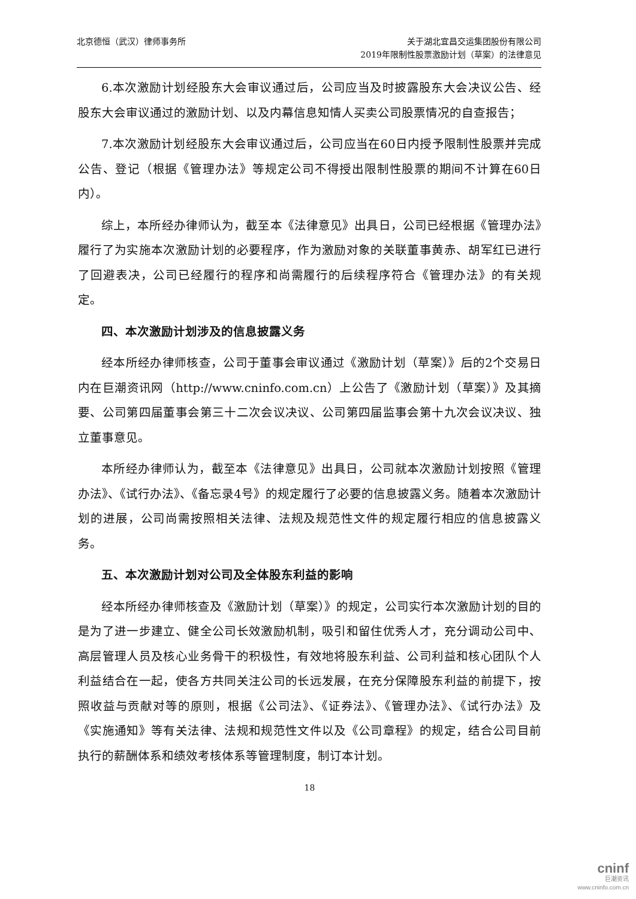北京德恒（武汉）律师事务所 关于湖北宜昌交运集团股份有限公司
2019年限制性股票激励计划（草案）的法律意见
6.本次激励计划经股东大会审议通过后，公司应当及时披露股东大会决议公告、经股东大会审议通过的激励计划、以及内幕信息知情人买卖公司股票情况的自查报告；
7.本次激励计划经股东大会审议通过后，公司应当在60日内授予限制性股票并完成公告、登记（根据《管理办法》等规定公司不得授出限制性股票的期间不计算在60日内）。
综上，本所经办律师认为，截至本《法律意见》出具日，公司已经根据《管理办法》履行了为实施本次激励计划的必要程序，作为激励对象的关联董事黄赤、胡军红已进行了回避表决，公司已经履行的程序和尚需履行的后续程序符合《管理办法》的有关规定。
四、本次激励计划涉及的信息披露义务
经本所经办律师核查，公司于董事会审议通过《激励计划（草案）》后的2个交易日内在巨潮资讯网（http://www.cninfo.com.cn）上公告了《激励计划（草案）》及其摘要、公司第四届董事会第三十二次会议决议、公司第四届监事会第十九次会议决议、独立董事意见。
本所经办律师认为，截至本《法律意见》出具日，公司就本次激励计划按照《管理办法》、《试行办法》、《备忘录4号》的规定履行了必要的信息披露义务。随着本次激励计划的进展，公司尚需按照相关法律、法规及规范性文件的规定履行相应的信息披露义务。
五、本次激励计划对公司及全体股东利益的影响
经本所经办律师核查及《激励计划（草案）》的规定，公司实行本次激励计划的目的是为了进一步建立、健全公司长效激励机制，吸引和留住优秀人才，充分调动公司中、高层管理人员及核心业务骨干的积极性，有效地将股东利益、公司利益和核心团队个人利益结合在一起，使各方共同关注公司的长远发展，在充分保障股东利益的前提下，按照收益与贡献对等的原则，根据《公司法》、《证券法》、《管理办法》、《试行办法》及《实施通知》等有关法律、法规和规范性文件以及《公司章程》的规定，结合公司目前执行的薪酬体系和绩效考核体系等管理制度，制订本计划。
18
cninf
巨潮资讯
www.cninfo.com.cn